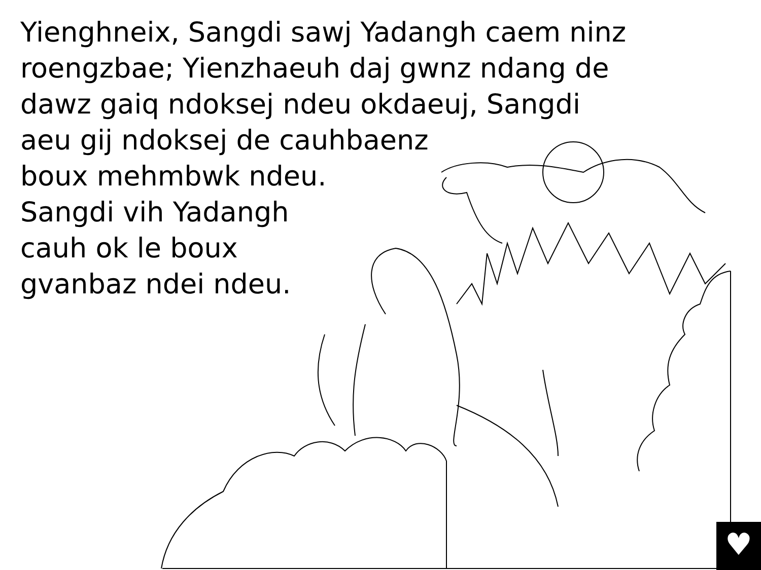♥
Yienghneix, Sangdi sawj Yadangh caem ninz
roengzbae; Yienzhaeuh daj gwnz ndang de
dawz gaiq ndoksej ndeu okdaeuj, Sangdi
aeu gij ndoksej de cauhbaenz
boux mehmbwk ndeu.
Sangdi vih Yadangh
cauh ok le boux
gvanbaz ndei ndeu.